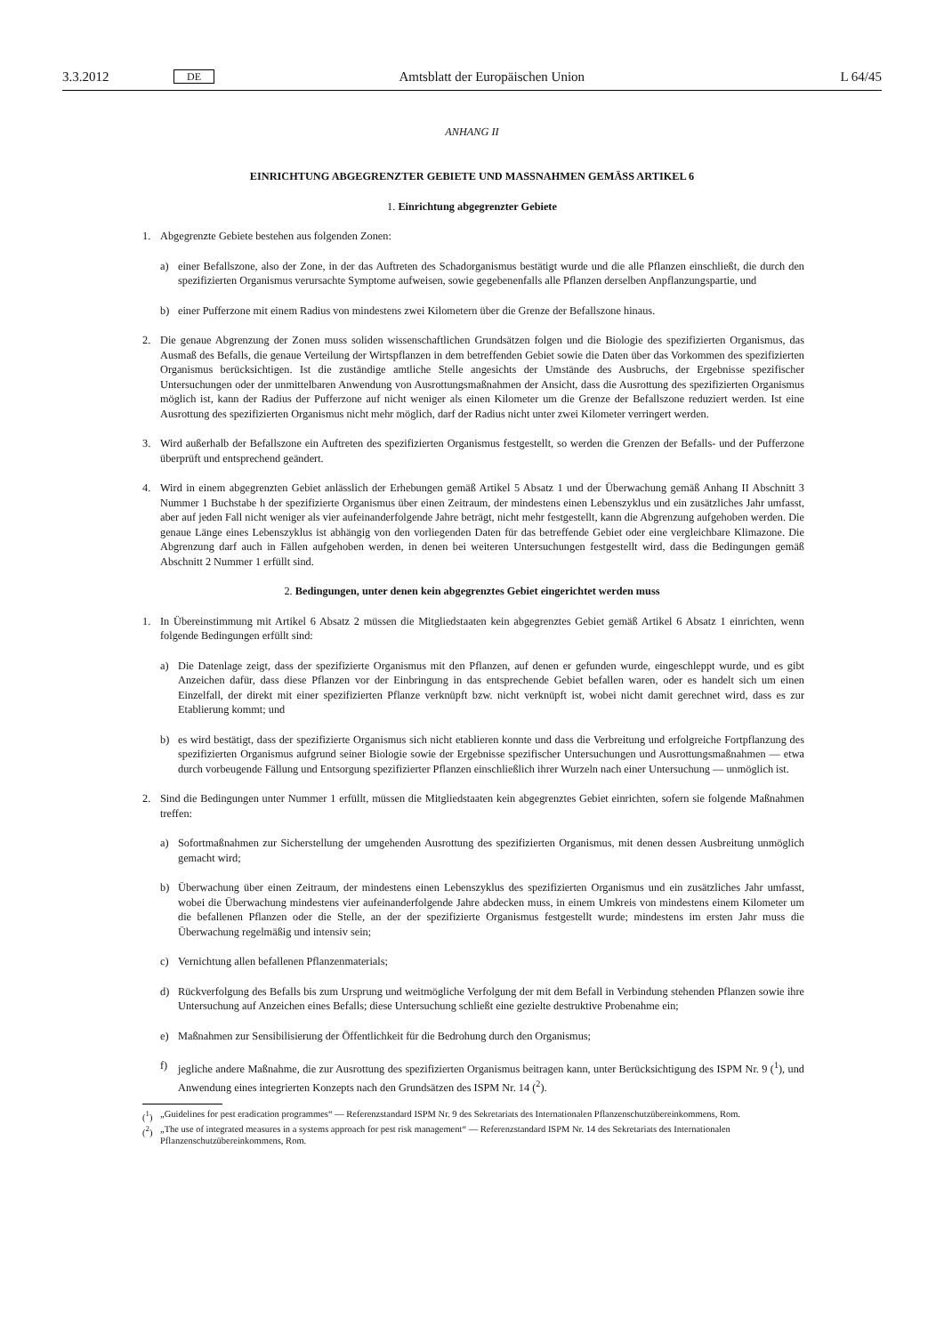3.3.2012 DE Amtsblatt der Europäischen Union L 64/45
ANHANG II
EINRICHTUNG ABGEGRENZTER GEBIETE UND MASSNAHMEN GEMÄSS ARTIKEL 6
1. Einrichtung abgegrenzter Gebiete
1. Abgegrenzte Gebiete bestehen aus folgenden Zonen:
a) einer Befallszone, also der Zone, in der das Auftreten des Schadorganismus bestätigt wurde und die alle Pflanzen einschließt, die durch den spezifizierten Organismus verursachte Symptome aufweisen, sowie gegebenenfalls alle Pflanzen derselben Anpflanzungspartie, und
b) einer Pufferzone mit einem Radius von mindestens zwei Kilometern über die Grenze der Befallszone hinaus.
2. Die genaue Abgrenzung der Zonen muss soliden wissenschaftlichen Grundsätzen folgen und die Biologie des spezifizierten Organismus, das Ausmaß des Befalls, die genaue Verteilung der Wirtspflanzen in dem betreffenden Gebiet sowie die Daten über das Vorkommen des spezifizierten Organismus berücksichtigen. Ist die zuständige amtliche Stelle angesichts der Umstände des Ausbruchs, der Ergebnisse spezifischer Untersuchungen oder der unmittelbaren Anwendung von Ausrottungsmaßnahmen der Ansicht, dass die Ausrottung des spezifizierten Organismus möglich ist, kann der Radius der Pufferzone auf nicht weniger als einen Kilometer um die Grenze der Befallszone reduziert werden. Ist eine Ausrottung des spezifizierten Organismus nicht mehr möglich, darf der Radius nicht unter zwei Kilometer verringert werden.
3. Wird außerhalb der Befallszone ein Auftreten des spezifizierten Organismus festgestellt, so werden die Grenzen der Befalls- und der Pufferzone überprüft und entsprechend geändert.
4. Wird in einem abgegrenzten Gebiet anlässlich der Erhebungen gemäß Artikel 5 Absatz 1 und der Überwachung gemäß Anhang II Abschnitt 3 Nummer 1 Buchstabe h der spezifizierte Organismus über einen Zeitraum, der mindestens einen Lebenszyklus und ein zusätzliches Jahr umfasst, aber auf jeden Fall nicht weniger als vier aufeinanderfolgende Jahre beträgt, nicht mehr festgestellt, kann die Abgrenzung aufgehoben werden. Die genaue Länge eines Lebenszyklus ist abhängig von den vorliegenden Daten für das betreffende Gebiet oder eine vergleichbare Klimazone. Die Abgrenzung darf auch in Fällen aufgehoben werden, in denen bei weiteren Untersuchungen festgestellt wird, dass die Bedingungen gemäß Abschnitt 2 Nummer 1 erfüllt sind.
2. Bedingungen, unter denen kein abgegrenztes Gebiet eingerichtet werden muss
1. In Übereinstimmung mit Artikel 6 Absatz 2 müssen die Mitgliedstaaten kein abgegrenztes Gebiet gemäß Artikel 6 Absatz 1 einrichten, wenn folgende Bedingungen erfüllt sind:
a) Die Datenlage zeigt, dass der spezifizierte Organismus mit den Pflanzen, auf denen er gefunden wurde, eingeschleppt wurde, und es gibt Anzeichen dafür, dass diese Pflanzen vor der Einbringung in das entsprechende Gebiet befallen waren, oder es handelt sich um einen Einzelfall, der direkt mit einer spezifizierten Pflanze verknüpft bzw. nicht verknüpft ist, wobei nicht damit gerechnet wird, dass es zur Etablierung kommt; und
b) es wird bestätigt, dass der spezifizierte Organismus sich nicht etablieren konnte und dass die Verbreitung und erfolgreiche Fortpflanzung des spezifizierten Organismus aufgrund seiner Biologie sowie der Ergebnisse spezifischer Untersuchungen und Ausrottungsmaßnahmen — etwa durch vorbeugende Fällung und Entsorgung spezifizierter Pflanzen einschließlich ihrer Wurzeln nach einer Untersuchung — unmöglich ist.
2. Sind die Bedingungen unter Nummer 1 erfüllt, müssen die Mitgliedstaaten kein abgegrenztes Gebiet einrichten, sofern sie folgende Maßnahmen treffen:
a) Sofortmaßnahmen zur Sicherstellung der umgehenden Ausrottung des spezifizierten Organismus, mit denen dessen Ausbreitung unmöglich gemacht wird;
b) Überwachung über einen Zeitraum, der mindestens einen Lebenszyklus des spezifizierten Organismus und ein zusätzliches Jahr umfasst, wobei die Überwachung mindestens vier aufeinanderfolgende Jahre abdecken muss, in einem Umkreis von mindestens einem Kilometer um die befallenen Pflanzen oder die Stelle, an der der spezifizierte Organismus festgestellt wurde; mindestens im ersten Jahr muss die Überwachung regelmäßig und intensiv sein;
c) Vernichtung allen befallenen Pflanzenmaterials;
d) Rückverfolgung des Befalls bis zum Ursprung und weitmögliche Verfolgung der mit dem Befall in Verbindung stehenden Pflanzen sowie ihre Untersuchung auf Anzeichen eines Befalls; diese Untersuchung schließt eine gezielte destruktive Probenahme ein;
e) Maßnahmen zur Sensibilisierung der Öffentlichkeit für die Bedrohung durch den Organismus;
f) jegliche andere Maßnahme, die zur Ausrottung des spezifizierten Organismus beitragen kann, unter Berücksichtigung des ISPM Nr. 9 (<sup>1</sup>), und Anwendung eines integrierten Konzepts nach den Grundsätzen des ISPM Nr. 14 (<sup>2</sup>).
(<sup>1</sup>) „Guidelines for pest eradication programmes“ — Referenzstandard ISPM Nr. 9 des Sekretariats des Internationalen Pflanzenschutzübereinkommens, Rom.
(<sup>2</sup>) „The use of integrated measures in a systems approach for pest risk management“ — Referenzstandard ISPM Nr. 14 des Sekretariats des Internationalen Pflanzenschutzübereinkommens, Rom.